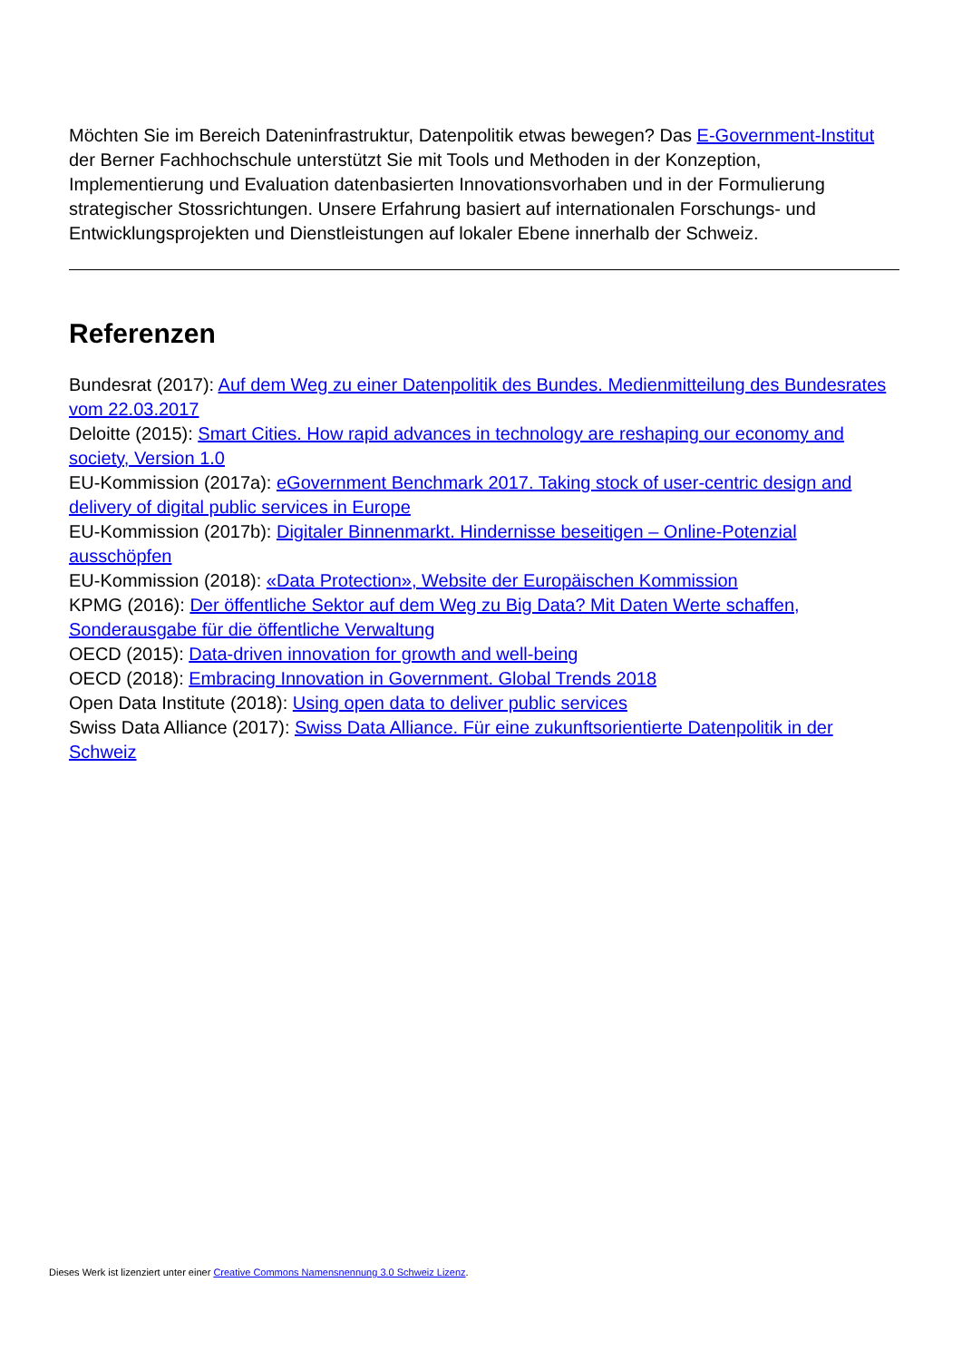Möchten Sie im Bereich Dateninfrastruktur, Datenpolitik etwas bewegen? Das E-Government-Institut der Berner Fachhochschule unterstützt Sie mit Tools und Methoden in der Konzeption, Implementierung und Evaluation datenbasierten Innovationsvorhaben und in der Formulierung strategischer Stossrichtungen. Unsere Erfahrung basiert auf internationalen Forschungs- und Entwicklungsprojekten und Dienstleistungen auf lokaler Ebene innerhalb der Schweiz.
Referenzen
Bundesrat (2017): Auf dem Weg zu einer Datenpolitik des Bundes. Medienmitteilung des Bundesrates vom 22.03.2017
Deloitte (2015): Smart Cities. How rapid advances in technology are reshaping our economy and society, Version 1.0
EU-Kommission (2017a): eGovernment Benchmark 2017. Taking stock of user-centric design and delivery of digital public services in Europe
EU-Kommission (2017b): Digitaler Binnenmarkt. Hindernisse beseitigen – Online-Potenzial ausschöpfen
EU-Kommission (2018): «Data Protection», Website der Europäischen Kommission
KPMG (2016): Der öffentliche Sektor auf dem Weg zu Big Data? Mit Daten Werte schaffen, Sonderausgabe für die öffentliche Verwaltung
OECD (2015): Data-driven innovation for growth and well-being
OECD (2018): Embracing Innovation in Government. Global Trends 2018
Open Data Institute (2018): Using open data to deliver public services
Swiss Data Alliance (2017): Swiss Data Alliance. Für eine zukunftsorientierte Datenpolitik in der Schweiz
Dieses Werk ist lizenziert unter einer Creative Commons Namensnennung 3.0 Schweiz Lizenz.